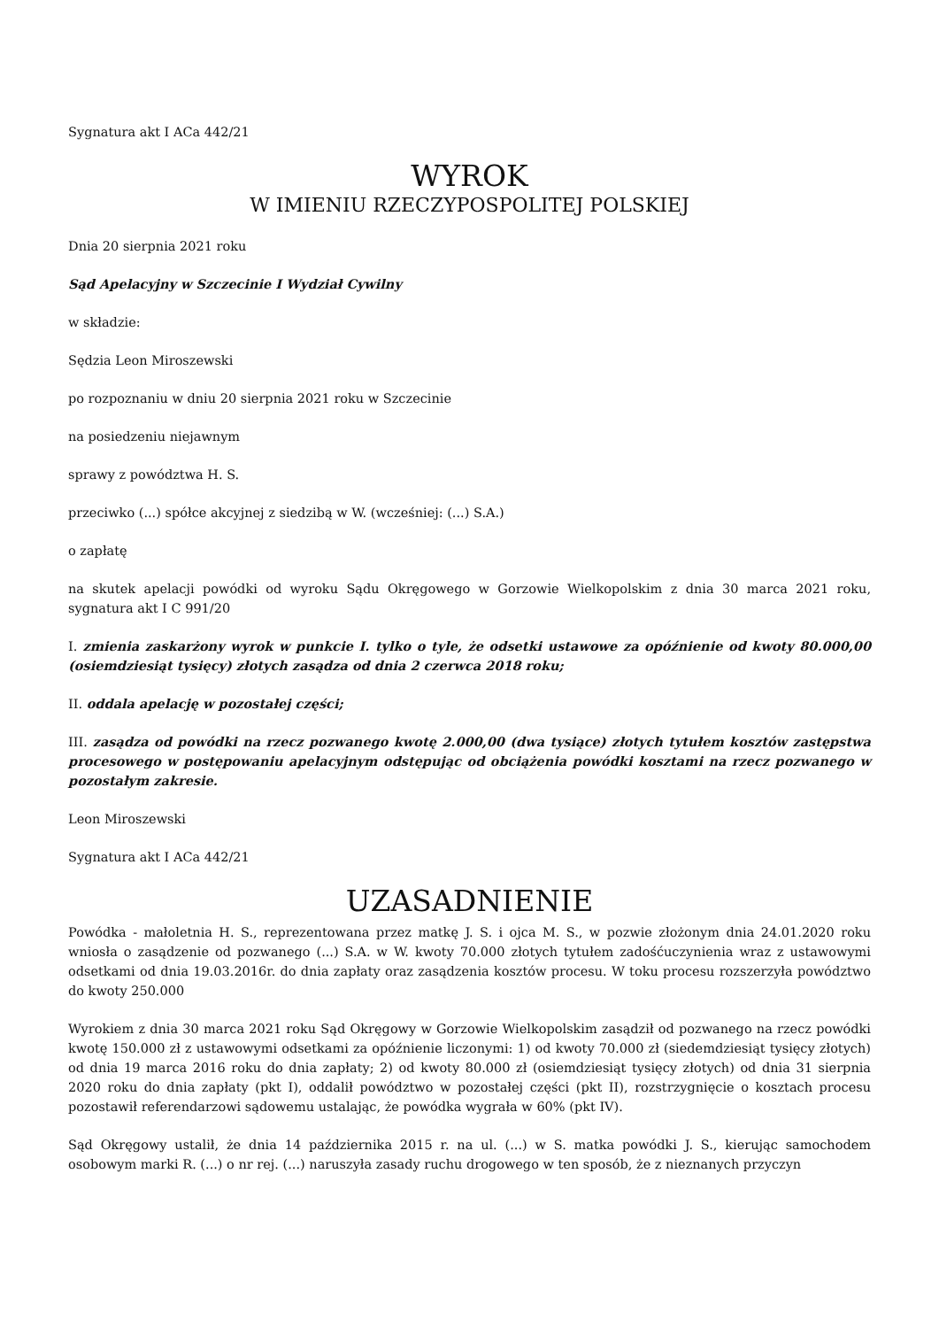Sygnatura akt I ACa 442/21
WYROK
W IMIENIU RZECZYPOSPOLITEJ POLSKIEJ
Dnia 20 sierpnia 2021 roku
Sąd Apelacyjny w Szczecinie I Wydział Cywilny
w składzie:
Sędzia Leon Miroszewski
po rozpoznaniu w dniu 20 sierpnia 2021 roku w Szczecinie
na posiedzeniu niejawnym
sprawy z powództwa H. S.
przeciwko (...) spółce akcyjnej z siedzibą w W. (wcześniej: (...) S.A.)
o zapłatę
na skutek apelacji powódki od wyroku Sądu Okręgowego w Gorzowie Wielkopolskim z dnia 30 marca 2021 roku, sygnatura akt I C 991/20
I. zmienia zaskarżony wyrok w punkcie I. tylko o tyle, że odsetki ustawowe za opóźnienie od kwoty 80.000,00 (osiemdziesiąt tysięcy) złotych zasądza od dnia 2 czerwca 2018 roku;
II. oddala apelację w pozostałej części;
III. zasądza od powódki na rzecz pozwanego kwotę 2.000,00 (dwa tysiące) złotych tytułem kosztów zastępstwa procesowego w postępowaniu apelacyjnym odstępując od obciążenia powódki kosztami na rzecz pozwanego w pozostałym zakresie.
Leon Miroszewski
Sygnatura akt I ACa 442/21
UZASADNIENIE
Powódka - małoletnia H. S., reprezentowana przez matkę J. S. i ojca M. S., w pozwie złożonym dnia 24.01.2020 roku wniosła o zasądzenie od pozwanego (...) S.A. w W. kwoty 70.000 złotych tytułem zadośćuczynienia wraz z ustawowymi odsetkami od dnia 19.03.2016r. do dnia zapłaty oraz zasądzenia kosztów procesu. W toku procesu rozszerzyła powództwo do kwoty 250.000
Wyrokiem z dnia 30 marca 2021 roku Sąd Okręgowy w Gorzowie Wielkopolskim zasądził od pozwanego na rzecz powódki kwotę 150.000 zł z ustawowymi odsetkami za opóźnienie liczonymi: 1) od kwoty 70.000 zł (siedemdziesiąt tysięcy złotych) od dnia 19 marca 2016 roku do dnia zapłaty; 2) od kwoty 80.000 zł (osiemdziesiąt tysięcy złotych) od dnia 31 sierpnia 2020 roku do dnia zapłaty (pkt I), oddalił powództwo w pozostałej części (pkt II), rozstrzygnięcie o kosztach procesu pozostawił referendarzowi sądowemu ustalając, że powódka wygrała w 60% (pkt IV).
Sąd Okręgowy ustalił, że dnia 14 października 2015 r. na ul. (...) w S. matka powódki J. S., kierując samochodem osobowym marki R. (...) o nr rej. (...) naruszyła zasady ruchu drogowego w ten sposób, że z nieznanych przyczyn